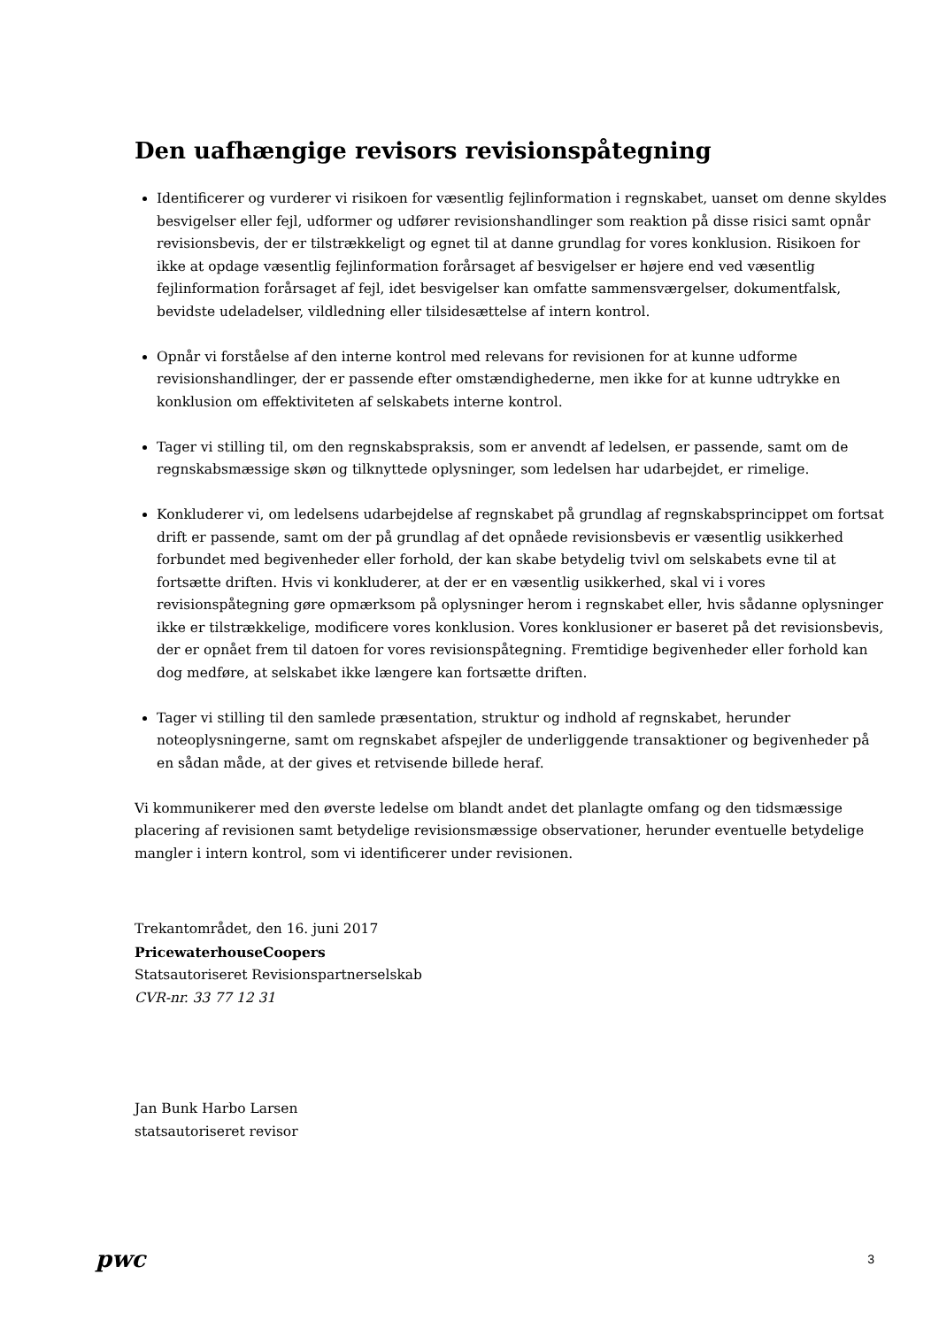Den uafhængige revisors revisionspåtegning
Identificerer og vurderer vi risikoen for væsentlig fejlinformation i regnskabet, uanset om denne skyldes besvigelser eller fejl, udformer og udfører revisionshandlinger som reaktion på disse risici samt opnår revisionsbevis, der er tilstrækkeligt og egnet til at danne grundlag for vores konklusion. Risikoen for ikke at opdage væsentlig fejlinformation forårsaget af besvigelser er højere end ved væsentlig fejlinformation forårsaget af fejl, idet besvigelser kan omfatte sammensværgelser, dokumentfalsk, bevidste udeladelser, vildledning eller tilsidesættelse af intern kontrol.
Opnår vi forståelse af den interne kontrol med relevans for revisionen for at kunne udforme revisionshandlinger, der er passende efter omstændighederne, men ikke for at kunne udtrykke en konklusion om effektiviteten af selskabets interne kontrol.
Tager vi stilling til, om den regnskabspraksis, som er anvendt af ledelsen, er passende, samt om de regnskabsmæssige skøn og tilknyttede oplysninger, som ledelsen har udarbejdet, er rimelige.
Konkluderer vi, om ledelsens udarbejdelse af regnskabet på grundlag af regnskabsprincippet om fortsat drift er passende, samt om der på grundlag af det opnåede revisionsbevis er væsentlig usikkerhed forbundet med begivenheder eller forhold, der kan skabe betydelig tvivl om selskabets evne til at fortsætte driften. Hvis vi konkluderer, at der er en væsentlig usikkerhed, skal vi i vores revisionspåtegning gøre opmærksom på oplysninger herom i regnskabet eller, hvis sådanne oplysninger ikke er tilstrækkelige, modificere vores konklusion. Vores konklusioner er baseret på det revisionsbevis, der er opnået frem til datoen for vores revisionspåtegning. Fremtidige begivenheder eller forhold kan dog medføre, at selskabet ikke længere kan fortsætte driften.
Tager vi stilling til den samlede præsentation, struktur og indhold af regnskabet, herunder noteoplysningerne, samt om regnskabet afspejler de underliggende transaktioner og begivenheder på en sådan måde, at der gives et retvisende billede heraf.
Vi kommunikerer med den øverste ledelse om blandt andet det planlagte omfang og den tidsmæssige placering af revisionen samt betydelige revisionsmæssige observationer, herunder eventuelle betydelige mangler i intern kontrol, som vi identificerer under revisionen.
Trekantområdet, den 16. juni 2017
PricewaterhouseCoopers
Statsautoriseret Revisionspartnerselskab
CVR-nr. 33 77 12 31
Jan Bunk Harbo Larsen
statsautoriseret revisor
pwc 3